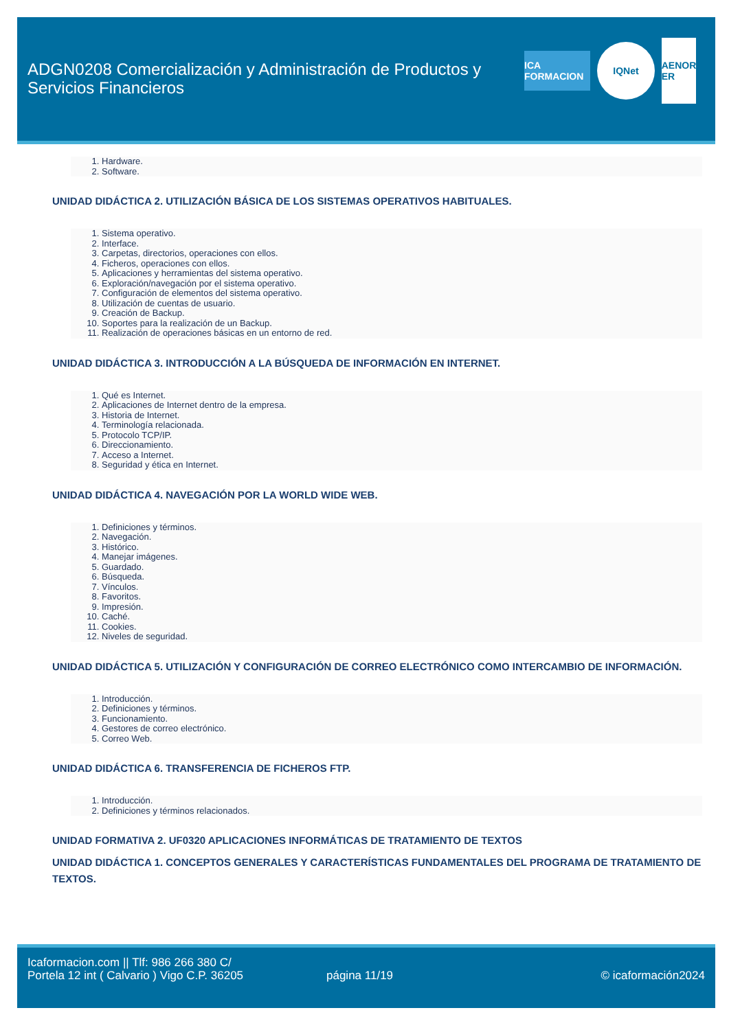ADGN0208 Comercialización y Administración de Productos y Servicios Financieros
ICA FORMACION
IQNet
AENOR ER
1. Hardware.
2. Software.
UNIDAD DIDÁCTICA 2. UTILIZACIÓN BÁSICA DE LOS SISTEMAS OPERATIVOS HABITUALES.
1. Sistema operativo.
2. Interface.
3. Carpetas, directorios, operaciones con ellos.
4. Ficheros, operaciones con ellos.
5. Aplicaciones y herramientas del sistema operativo.
6. Exploración/navegación por el sistema operativo.
7. Configuración de elementos del sistema operativo.
8. Utilización de cuentas de usuario.
9. Creación de Backup.
10. Soportes para la realización de un Backup.
11. Realización de operaciones básicas en un entorno de red.
UNIDAD DIDÁCTICA 3. INTRODUCCIÓN A LA BÚSQUEDA DE INFORMACIÓN EN INTERNET.
1. Qué es Internet.
2. Aplicaciones de Internet dentro de la empresa.
3. Historia de Internet.
4. Terminología relacionada.
5. Protocolo TCP/IP.
6. Direccionamiento.
7. Acceso a Internet.
8. Seguridad y ética en Internet.
UNIDAD DIDÁCTICA 4. NAVEGACIÓN POR LA WORLD WIDE WEB.
1. Definiciones y términos.
2. Navegación.
3. Histórico.
4. Manejar imágenes.
5. Guardado.
6. Búsqueda.
7. Vínculos.
8. Favoritos.
9. Impresión.
10. Caché.
11. Cookies.
12. Niveles de seguridad.
UNIDAD DIDÁCTICA 5. UTILIZACIÓN Y CONFIGURACIÓN DE CORREO ELECTRÓNICO COMO INTERCAMBIO DE INFORMACIÓN.
1. Introducción.
2. Definiciones y términos.
3. Funcionamiento.
4. Gestores de correo electrónico.
5. Correo Web.
UNIDAD DIDÁCTICA 6. TRANSFERENCIA DE FICHEROS FTP.
1. Introducción.
2. Definiciones y términos relacionados.
UNIDAD FORMATIVA 2. UF0320 APLICACIONES INFORMÁTICAS DE TRATAMIENTO DE TEXTOS
UNIDAD DIDÁCTICA 1. CONCEPTOS GENERALES Y CARACTERÍSTICAS FUNDAMENTALES DEL PROGRAMA DE TRATAMIENTO DE TEXTOS.
Icaformacion.com || Tlf: 986 266 380 C/ Portela 12 int ( Calvario ) Vigo C.P. 36205
página 11/19 © icaformación2024